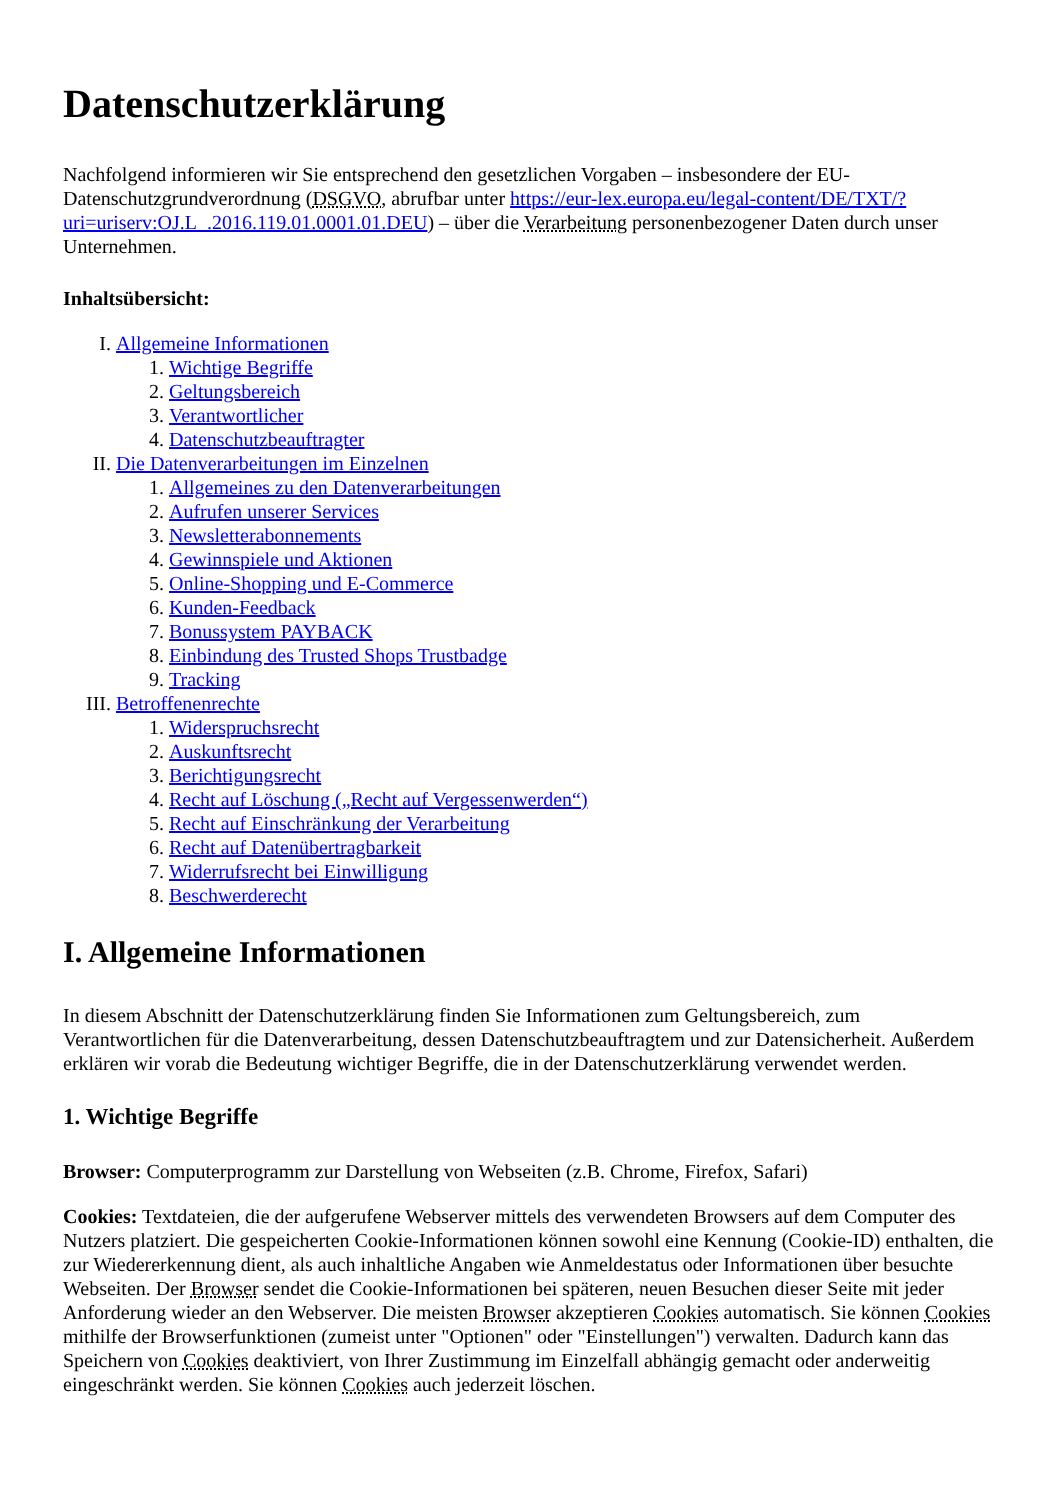Datenschutzerklärung
Nachfolgend informieren wir Sie entsprechend den gesetzlichen Vorgaben – insbesondere der EU-Datenschutzgrundverordnung (DSGVO, abrufbar unter https://eur-lex.europa.eu/legal-content/DE/TXT/?uri=uriserv:OJ.L_.2016.119.01.0001.01.DEU) – über die Verarbeitung personenbezogener Daten durch unser Unternehmen.
Inhaltsübersicht:
I. Allgemeine Informationen
1. Wichtige Begriffe
2. Geltungsbereich
3. Verantwortlicher
4. Datenschutzbeauftragter
II. Die Datenverarbeitungen im Einzelnen
1. Allgemeines zu den Datenverarbeitungen
2. Aufrufen unserer Services
3. Newsletterabonnements
4. Gewinnspiele und Aktionen
5. Online-Shopping und E-Commerce
6. Kunden-Feedback
7. Bonussystem PAYBACK
8. Einbindung des Trusted Shops Trustbadge
9. Tracking
III. Betroffenenrechte
1. Widerspruchsrecht
2. Auskunftsrecht
3. Berichtigungsrecht
4. Recht auf Löschung („Recht auf Vergessenwerden“)
5. Recht auf Einschränkung der Verarbeitung
6. Recht auf Datenübertragbarkeit
7. Widerrufsrecht bei Einwilligung
8. Beschwerderecht
I. Allgemeine Informationen
In diesem Abschnitt der Datenschutzerklärung finden Sie Informationen zum Geltungsbereich, zum Verantwortlichen für die Datenverarbeitung, dessen Datenschutzbeauftragtem und zur Datensicherheit. Außerdem erklären wir vorab die Bedeutung wichtiger Begriffe, die in der Datenschutzerklärung verwendet werden.
1. Wichtige Begriffe
Browser: Computerprogramm zur Darstellung von Webseiten (z.B. Chrome, Firefox, Safari)
Cookies: Textdateien, die der aufgerufene Webserver mittels des verwendeten Browsers auf dem Computer des Nutzers platziert. Die gespeicherten Cookie-Informationen können sowohl eine Kennung (Cookie-ID) enthalten, die zur Wiedererkennung dient, als auch inhaltliche Angaben wie Anmeldestatus oder Informationen über besuchte Webseiten. Der Browser sendet die Cookie-Informationen bei späteren, neuen Besuchen dieser Seite mit jeder Anforderung wieder an den Webserver. Die meisten Browser akzeptieren Cookies automatisch. Sie können Cookies mithilfe der Browserfunktionen (zumeist unter "Optionen" oder "Einstellungen") verwalten. Dadurch kann das Speichern von Cookies deaktiviert, von Ihrer Zustimmung im Einzelfall abhängig gemacht oder anderweitig eingeschränkt werden. Sie können Cookies auch jederzeit löschen.